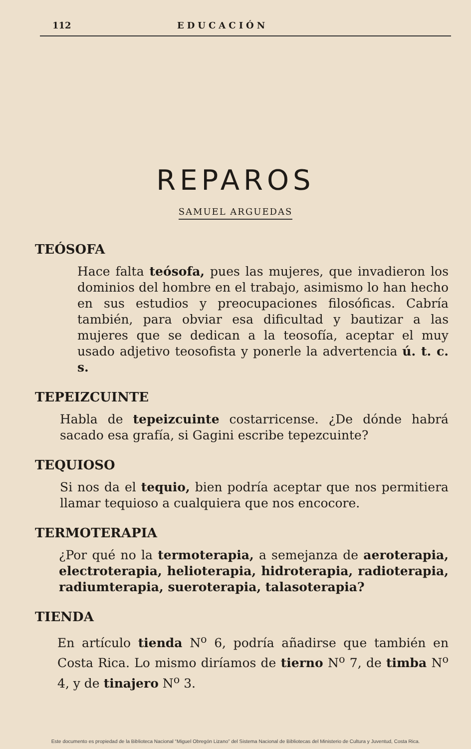112 EDUCACIÓN
REPAROS
SAMUEL ARGUEDAS
TEÓSOFA
Hace falta teósofa, pues las mujeres, que invadieron los dominios del hombre en el trabajo, asimismo lo han hecho en sus estudios y preocupaciones filosóficas. Cabría también, para obviar esa dificultad y bautizar a las mujeres que se dedican a la teosofía, aceptar el muy usado adjetivo teosofista y ponerle la advertencia ú. t. c. s.
TEPEIZCUINTE
Habla de tepeizcuinte costarricense. ¿De dónde habrá sacado esa grafía, si Gagini escribe tepezcuinte?
TEQUIOSO
Si nos da el tequio, bien podría aceptar que nos permitiera llamar tequioso a cualquiera que nos encocore.
TERMOTERAPIA
¿Por qué no la termoterapia, a semejanza de aeroterapia, electroterapia, helioterapia, hidroterapia, radioterapia, radiumterapia, sueroterapia, talasoterapia?
TIENDA
En artículo tienda N<sup>o</sup> 6, podría añadirse que también en Costa Rica. Lo mismo diríamos de tierno N<sup>o</sup> 7, de timba N<sup>o</sup> 4, y de tinajero N<sup>o</sup> 3.
Este documento es propiedad de la Biblioteca Nacional “Miguel Obregón Lizano” del Sistema Nacional de Bibliotecas del Ministerio de Cultura y Juventud, Costa Rica.